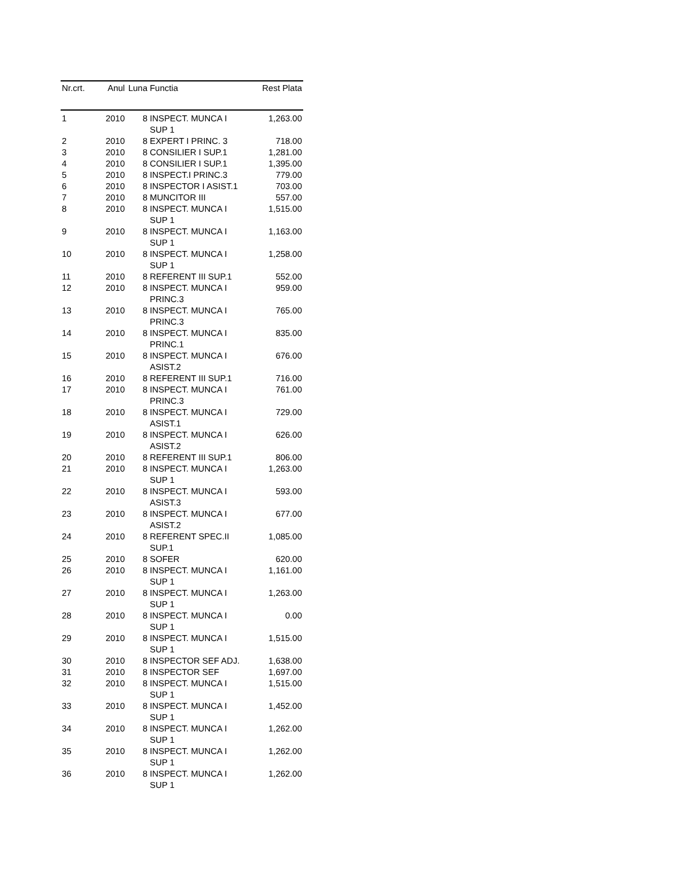| Nr.crt. | Anul | Luna | Functia | Rest Plata |
| --- | --- | --- | --- | --- |
| 1 | 2010 | 8 | INSPECT. MUNCA I SUP 1 | 1,263.00 |
| 2 | 2010 | 8 | EXPERT I PRINC. 3 | 718.00 |
| 3 | 2010 | 8 | CONSILIER I SUP.1 | 1,281.00 |
| 4 | 2010 | 8 | CONSILIER I SUP.1 | 1,395.00 |
| 5 | 2010 | 8 | INSPECT.I PRINC.3 | 779.00 |
| 6 | 2010 | 8 | INSPECTOR I ASIST.1 | 703.00 |
| 7 | 2010 | 8 | MUNCITOR III | 557.00 |
| 8 | 2010 | 8 | INSPECT. MUNCA I SUP 1 | 1,515.00 |
| 9 | 2010 | 8 | INSPECT. MUNCA I SUP 1 | 1,163.00 |
| 10 | 2010 | 8 | INSPECT. MUNCA I SUP 1 | 1,258.00 |
| 11 | 2010 | 8 | REFERENT III SUP.1 | 552.00 |
| 12 | 2010 | 8 | INSPECT. MUNCA I PRINC.3 | 959.00 |
| 13 | 2010 | 8 | INSPECT. MUNCA I PRINC.3 | 765.00 |
| 14 | 2010 | 8 | INSPECT. MUNCA I PRINC.1 | 835.00 |
| 15 | 2010 | 8 | INSPECT. MUNCA I ASIST.2 | 676.00 |
| 16 | 2010 | 8 | REFERENT III SUP.1 | 716.00 |
| 17 | 2010 | 8 | INSPECT. MUNCA I PRINC.3 | 761.00 |
| 18 | 2010 | 8 | INSPECT. MUNCA I ASIST.1 | 729.00 |
| 19 | 2010 | 8 | INSPECT. MUNCA I ASIST.2 | 626.00 |
| 20 | 2010 | 8 | REFERENT III SUP.1 | 806.00 |
| 21 | 2010 | 8 | INSPECT. MUNCA I SUP 1 | 1,263.00 |
| 22 | 2010 | 8 | INSPECT. MUNCA I ASIST.3 | 593.00 |
| 23 | 2010 | 8 | INSPECT. MUNCA I ASIST.2 | 677.00 |
| 24 | 2010 | 8 | REFERENT SPEC.II SUP.1 | 1,085.00 |
| 25 | 2010 | 8 | SOFER | 620.00 |
| 26 | 2010 | 8 | INSPECT. MUNCA I SUP 1 | 1,161.00 |
| 27 | 2010 | 8 | INSPECT. MUNCA I SUP 1 | 1,263.00 |
| 28 | 2010 | 8 | INSPECT. MUNCA I SUP 1 | 0.00 |
| 29 | 2010 | 8 | INSPECT. MUNCA I SUP 1 | 1,515.00 |
| 30 | 2010 | 8 | INSPECTOR SEF ADJ. | 1,638.00 |
| 31 | 2010 | 8 | INSPECTOR SEF | 1,697.00 |
| 32 | 2010 | 8 | INSPECT. MUNCA I SUP 1 | 1,515.00 |
| 33 | 2010 | 8 | INSPECT. MUNCA I SUP 1 | 1,452.00 |
| 34 | 2010 | 8 | INSPECT. MUNCA I SUP 1 | 1,262.00 |
| 35 | 2010 | 8 | INSPECT. MUNCA I SUP 1 | 1,262.00 |
| 36 | 2010 | 8 | INSPECT. MUNCA I SUP 1 | 1,262.00 |